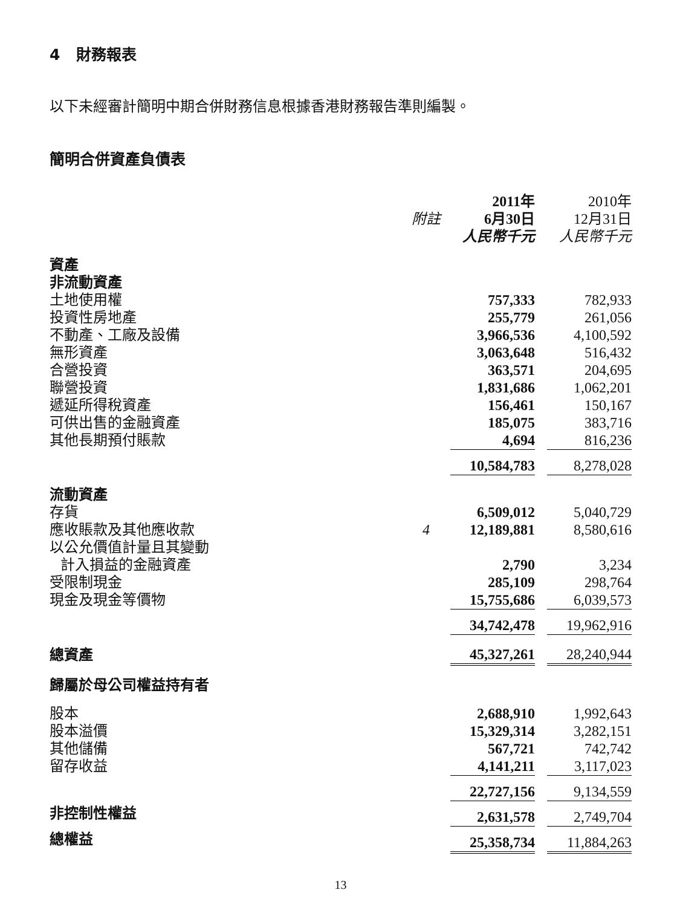4 財務報表
以下未經審計簡明中期合併財務信息根據香港財務報告準則編製。
簡明合併資產負債表
| | | 2011年 | | 2010年 |
| --- | --- | --- | --- | --- |
| | 附註 | 6月30日 | | 12月31日 |
| | | 人民幣千元 | | 人民幣千元 |
| 資產 | | | | |
| 非流動資產 | | | | |
| 土地使用權 | | 757,333 | | 782,933 |
| 投資性房地產 | | 255,779 | | 261,056 |
| 不動產、工廠及設備 | | 3,966,536 | | 4,100,592 |
| 無形資產 | | 3,063,648 | | 516,432 |
| 合營投資 | | 363,571 | | 204,695 |
| 聯營投資 | | 1,831,686 | | 1,062,201 |
| 遞延所得稅資產 | | 156,461 | | 150,167 |
| 可供出售的金融資產 | | 185,075 | | 383,716 |
| 其他長期預付賬款 | | 4,694 | | 816,236 |
| | | 10,584,783 | | 8,278,028 |
| 流動資產 | | | | |
| 存貨 | | 6,509,012 | | 5,040,729 |
| 應收賬款及其他應收款 | 4 | 12,189,881 | | 8,580,616 |
| 以公允價值計量且其變動 計入損益的金融資產 | | 2,790 | | 3,234 |
| 受限制現金 | | 285,109 | | 298,764 |
| 現金及現金等價物 | | 15,755,686 | | 6,039,573 |
| | | 34,742,478 | | 19,962,916 |
| 總資產 | | 45,327,261 | | 28,240,944 |
| 歸屬於母公司權益持有者 | | | | |
| 股本 | | 2,688,910 | | 1,992,643 |
| 股本溢價 | | 15,329,314 | | 3,282,151 |
| 其他儲備 | | 567,721 | | 742,742 |
| 留存收益 | | 4,141,211 | | 3,117,023 |
| | | 22,727,156 | | 9,134,559 |
| 非控制性權益 | | 2,631,578 | | 2,749,704 |
| 總權益 | | 25,358,734 | | 11,884,263 |
13